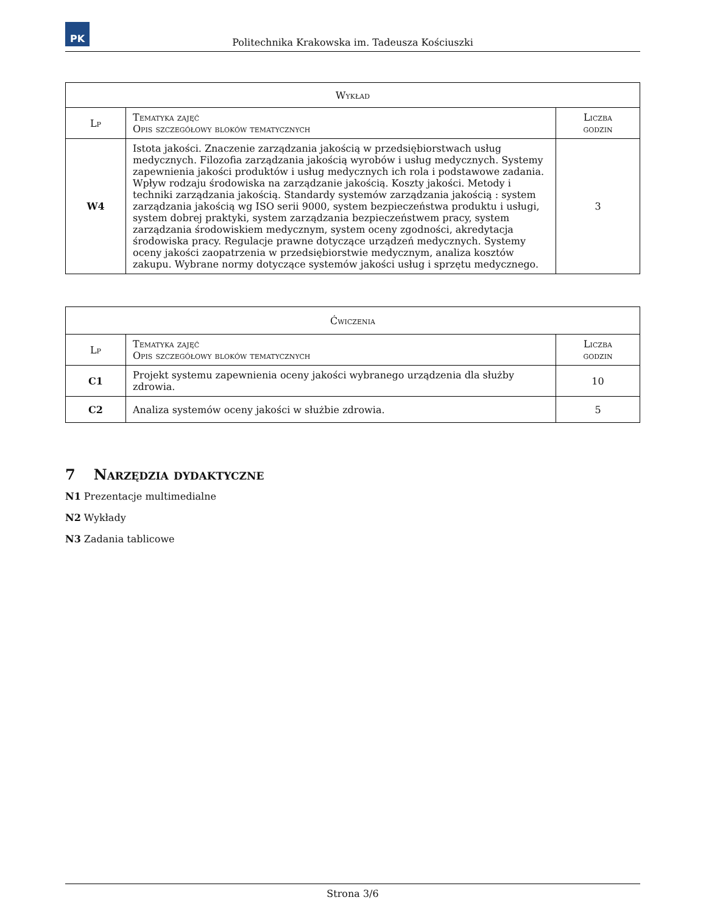PK
Politechnika Krakowska im. Tadeusza Kościuszki
| Wykład | | |
| --- | --- | --- |
| Lp | Tematyka zajęć Opis szczegółowy bloków tematycznych | Liczba godzin |
| W4 | Istota jakości. Znaczenie zarządzania jakością w przedsiębiorstwach usług medycznych. Filozofia zarządzania jakością wyrobów i usług medycznych. Systemy zapewnienia jakości produktów i usług medycznych ich rola i podstawowe zadania. Wpływ rodzaju środowiska na zarządzanie jakością. Koszty jakości. Metody i techniki zarządzania jakością. Standardy systemów zarządzania jakością : system zarządzania jakością wg ISO serii 9000, system bezpieczeństwa produktu i usługi, system dobrej praktyki, system zarządzania bezpieczeństwem pracy, system zarządzania środowiskiem medycznym, system oceny zgodności, akredytacja środowiska pracy. Regulacje prawne dotyczące urządzeń medycznych. Systemy oceny jakości zaopatrzenia w przedsiębiorstwie medycznym, analiza kosztów zakupu. Wybrane normy dotyczące systemów jakości usług i sprzętu medycznego. | 3 |
| Ćwiczenia | | |
| --- | --- | --- |
| Lp | Tematyka zajęć Opis szczegółowy bloków tematycznych | Liczba godzin |
| C1 | Projekt systemu zapewnienia oceny jakości wybranego urządzenia dla służby zdrowia. | 10 |
| C2 | Analiza systemów oceny jakości w służbie zdrowia. | 5 |
7 Narzędzia dydaktyczne
N1 Prezentacje multimedialne
N2 Wykłady
N3 Zadania tablicowe
Strona 3/6